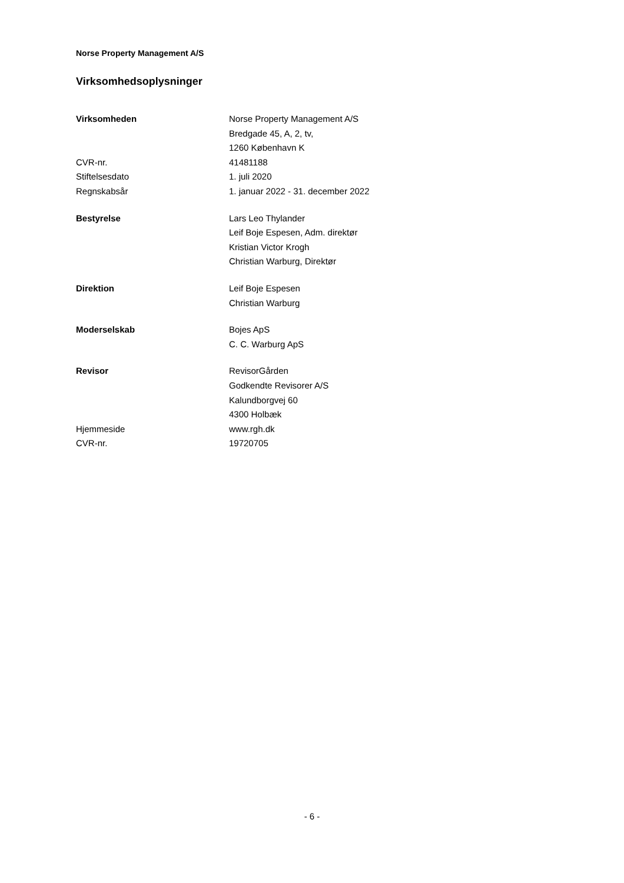Norse Property Management A/S
Virksomhedsoplysninger
| Virksomheden | Norse Property Management A/S |
| | Bredgade 45, A, 2, tv, |
| | 1260 København K |
| CVR-nr. | 41481188 |
| Stiftelsesdato | 1. juli 2020 |
| Regnskabsår | 1. januar 2022 - 31. december 2022 |
| Bestyrelse | Lars Leo Thylander |
| | Leif Boje Espesen, Adm. direktør |
| | Kristian Victor Krogh |
| | Christian Warburg, Direktør |
| Direktion | Leif Boje Espesen |
| | Christian Warburg |
| Moderselskab | Bojes ApS |
| | C. C. Warburg ApS |
| Revisor | RevisorGården |
| | Godkendte Revisorer A/S |
| | Kalundborgvej 60 |
| | 4300 Holbæk |
| Hjemmeside | www.rgh.dk |
| CVR-nr. | 19720705 |
- 6 -